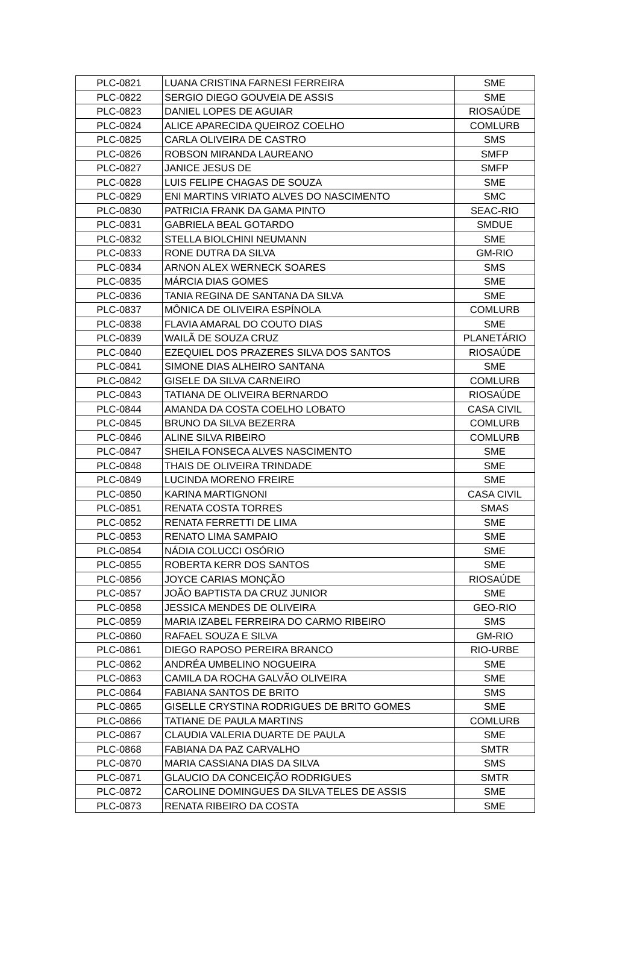| PLC-0821 | LUANA CRISTINA FARNESI FERREIRA | SME |
| PLC-0822 | SERGIO DIEGO GOUVEIA DE ASSIS | SME |
| PLC-0823 | DANIEL LOPES DE AGUIAR | RIOSAÚDE |
| PLC-0824 | ALICE APARECIDA QUEIROZ COELHO | COMLURB |
| PLC-0825 | CARLA OLIVEIRA DE CASTRO | SMS |
| PLC-0826 | ROBSON MIRANDA LAUREANO | SMFP |
| PLC-0827 | JANICE JESUS DE | SMFP |
| PLC-0828 | LUIS FELIPE CHAGAS DE SOUZA | SME |
| PLC-0829 | ENI MARTINS VIRIATO ALVES DO NASCIMENTO | SMC |
| PLC-0830 | PATRICIA FRANK DA GAMA PINTO | SEAC-RIO |
| PLC-0831 | GABRIELA BEAL GOTARDO | SMDUE |
| PLC-0832 | STELLA BIOLCHINI NEUMANN | SME |
| PLC-0833 | RONE DUTRA DA SILVA | GM-RIO |
| PLC-0834 | ARNON ALEX WERNECK SOARES | SMS |
| PLC-0835 | MÁRCIA DIAS GOMES | SME |
| PLC-0836 | TANIA REGINA DE SANTANA DA SILVA | SME |
| PLC-0837 | MÔNICA DE OLIVEIRA ESPÍNOLA | COMLURB |
| PLC-0838 | FLAVIA AMARAL DO COUTO DIAS | SME |
| PLC-0839 | WAILÃ DE SOUZA CRUZ | PLANETÁRIO |
| PLC-0840 | EZEQUIEL DOS PRAZERES SILVA DOS SANTOS | RIOSAÚDE |
| PLC-0841 | SIMONE DIAS ALHEIRO SANTANA | SME |
| PLC-0842 | GISELE DA SILVA CARNEIRO | COMLURB |
| PLC-0843 | TATIANA DE OLIVEIRA BERNARDO | RIOSAÚDE |
| PLC-0844 | AMANDA DA COSTA COELHO LOBATO | CASA CIVIL |
| PLC-0845 | BRUNO DA SILVA BEZERRA | COMLURB |
| PLC-0846 | ALINE SILVA RIBEIRO | COMLURB |
| PLC-0847 | SHEILA FONSECA ALVES NASCIMENTO | SME |
| PLC-0848 | THAIS DE OLIVEIRA TRINDADE | SME |
| PLC-0849 | LUCINDA MORENO FREIRE | SME |
| PLC-0850 | KARINA MARTIGNONI | CASA CIVIL |
| PLC-0851 | RENATA COSTA TORRES | SMAS |
| PLC-0852 | RENATA FERRETTI DE LIMA | SME |
| PLC-0853 | RENATO LIMA SAMPAIO | SME |
| PLC-0854 | NÁDIA COLUCCI OSÓRIO | SME |
| PLC-0855 | ROBERTA KERR DOS SANTOS | SME |
| PLC-0856 | JOYCE CARIAS MONÇÃO | RIOSAÚDE |
| PLC-0857 | JOÃO BAPTISTA DA CRUZ JUNIOR | SME |
| PLC-0858 | JESSICA MENDES DE OLIVEIRA | GEO-RIO |
| PLC-0859 | MARIA IZABEL FERREIRA DO CARMO RIBEIRO | SMS |
| PLC-0860 | RAFAEL SOUZA E SILVA | GM-RIO |
| PLC-0861 | DIEGO RAPOSO PEREIRA BRANCO | RIO-URBE |
| PLC-0862 | ANDRÉA UMBELINO NOGUEIRA | SME |
| PLC-0863 | CAMILA DA ROCHA GALVÃO OLIVEIRA | SME |
| PLC-0864 | FABIANA SANTOS DE BRITO | SMS |
| PLC-0865 | GISELLE CRYSTINA RODRIGUES DE BRITO GOMES | SME |
| PLC-0866 | TATIANE DE PAULA MARTINS | COMLURB |
| PLC-0867 | CLAUDIA VALERIA DUARTE DE PAULA | SME |
| PLC-0868 | FABIANA DA PAZ CARVALHO | SMTR |
| PLC-0870 | MARIA CASSIANA DIAS DA SILVA | SMS |
| PLC-0871 | GLAUCIO DA CONCEIÇÃO RODRIGUES | SMTR |
| PLC-0872 | CAROLINE DOMINGUES DA SILVA TELES DE ASSIS | SME |
| PLC-0873 | RENATA RIBEIRO DA COSTA | SME |